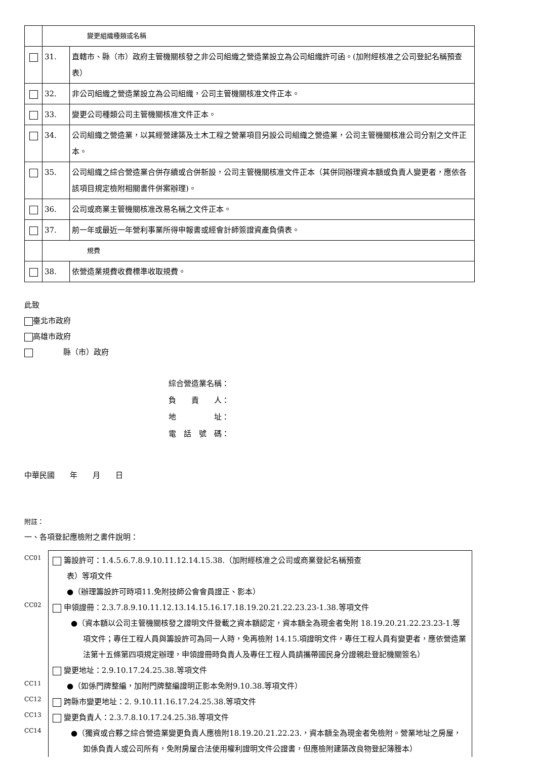| | 變更組織種類或名稱 | |
| | 31. | 直轄市、縣（市）政府主管機關核發之非公司組織之營造業設立為公司組織許可函。(加附經核准之公司登記名稱預查表） |
| | 32. | 非公司組織之營造業設立為公司組織，公司主管機關核准文件正本。 |
| | 33. | 變更公司種類公司主管機關核准文件正本。 |
| | 34. | 公司組織之營造業，以其經營建築及土木工程之營業項目另設公司組織之營造業，公司主管機關核准公司分割之文件正本。 |
| | 35. | 公司組織之綜合營造業合併存續或合併新設，公司主管機關核准文件正本（其併同辦理資本額或負責人變更者，應依各該項目規定檢附相關書件併案辦理)。 |
| | 36. | 公司或商業主管機關核准改易名稱之文件正本。 |
| | 37. | 前一年或最近一年營利事業所得申報書或經會計師簽證資產負債表。 |
| | 規費 | |
| | 38. | 依營造業規費收費標準收取規費。 |
此致
臺北市政府
高雄市政府
　　　　縣（市）政府
綜合營造業名稱：
負　　責　　人：
地　　　　　址：
電　話　號　碼：
中華民國　　年　　月　　日
附註：
一、各項登記應檢附之書件說明：
CC01
CC02
CC11
CC12
CC13
CC14
籌設許可：1.4.5.6.7.8.9.10.11.12.14.15.38.（加附經核准之公司或商業登記名稱預查
表）等項文件
●（辦理籌設許可時項11.免附技師公會會員證正、影本）
申領證冊：2.3.7.8.9.10.11.12.13.14.15.16.17.18.19.20.21.22.23.23-1.38.等項文件
●（資本額以公司主管機關核發之證明文件登載之資本額認定，資本額全為現金者免附 18.19.20.21.22.23.23-1.等項文件；專任工程人員與籌設許可為同一人時，免再檢附 14.15.項證明文件，專任工程人員有變更者，應依營造業法第十五條第四項規定辦理，申領證冊時負責人及專任工程人員請攜帶國民身分證親赴登記機關簽名）
變更地址：2.9.10.17.24.25.38.等項文件
●（如係門牌整編，加附門牌整編證明正影本免附9.10.38.等項文件）
跨縣市變更地址：2. 9.10.11.16.17.24.25.38.等項文件
變更負責人：2.3.7.8.10.17.24.25.38.等項文件
●（獨資或合夥之綜合營造業變更負責人應檢附18.19.20.21.22.23.，資本額全為現金者免檢附。營業地址之房屋，如係負責人或公司所有，免附房屋合法使用權利證明文件公證書，但應檢附建築改良物登記簿謄本）